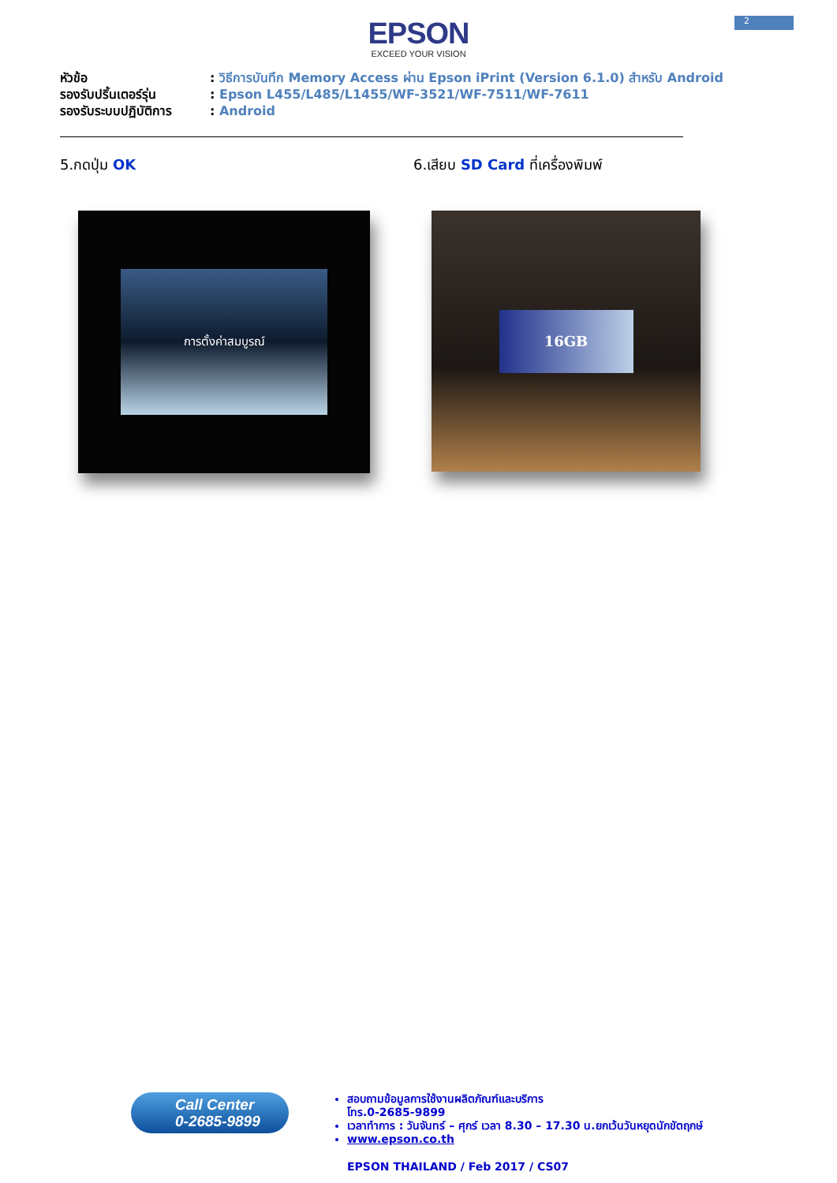2
EPSON
EXCEED YOUR VISION
หัวข้อ: วิธีการบันทึก Memory Access ผ่าน Epson iPrint (Version 6.1.0) สำหรับ Android
รองรับปริ้นเตอร์รุ่น: Epson L455/L485/L1455/WF-3521/WF-7511/WF-7611
รองรับระบบปฏิบัติการ: Android
5.กดปุ่ม OK 6.เสียบ SD Card ที่เครื่องพิมพ์
การตั้งค่าสมบูรณ์
16GB
Call Center
0-2685-9899
สอบถามข้อมูลการใช้งานผลิตภัณฑ์และบริการ
โทร.0-2685-9899
เวลาทำการ : วันจันทร์ – ศุกร์ เวลา 8.30 – 17.30 น.ยกเว้นวันหยุดนักขัตฤกษ์
www.epson.co.th
EPSON THAILAND / Feb 2017 / CS07